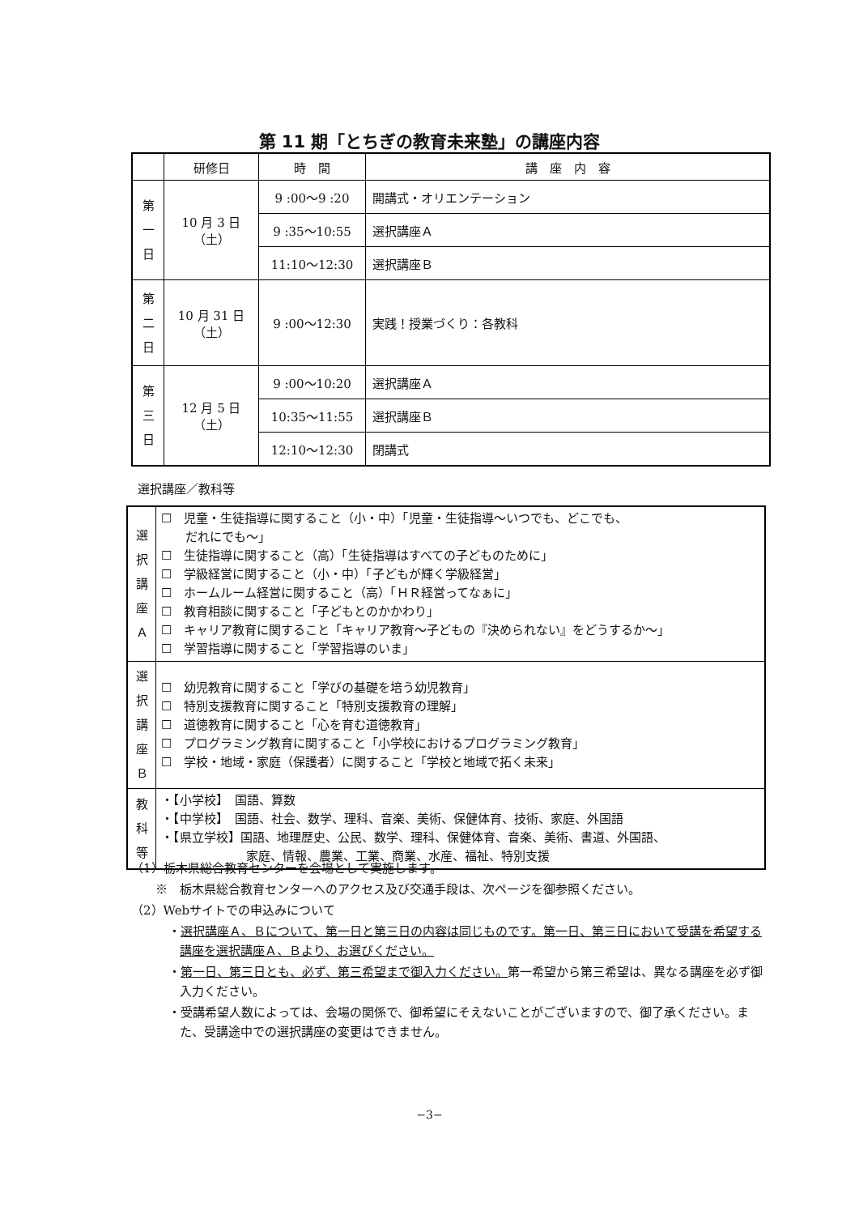第 11 期「とちぎの教育未来塾」の講座内容
| | 研修日 | 時 間 | 講 座 内 容 |
| --- | --- | --- | --- |
| 第 一 日 | 10 月 3 日 （土） | 9 :00～9 :20 | 開講式・オリエンテーション |
| | | 9 :35～10:55 | 選択講座Ａ |
| | | 11:10～12:30 | 選択講座Ｂ |
| 第 二 日 | 10 月 31 日 （土） | 9 :00～12:30 | 実践！授業づくり：各教科 |
| 第 三 日 | 12 月 5 日 （土） | 9 :00～10:20 | 選択講座Ａ |
| | | 10:35～11:55 | 選択講座Ｂ |
| | | 12:10～12:30 | 閉講式 |
選択講座／教科等
| 選 択 講 座 Ａ | ☐ 児童・生徒指導に関すること（小・中）「児童・生徒指導～いつでも、どこでも、 だれにでも～」 ☐ 生徒指導に関すること（高）「生徒指導はすべての子どものために」 ☐ 学級経営に関すること（小・中）「子どもが輝く学級経営」 ☐ ホームルーム経営に関すること（高）「ＨＲ経営ってなぁに」 ☐ 教育相談に関すること「子どもとのかかわり」 ☐ キャリア教育に関すること「キャリア教育～子どもの『決められない』をどうするか～」 ☐ 学習指導に関すること「学習指導のいま」 |
| 選 択 講 座 Ｂ | ☐ 幼児教育に関すること「学びの基礎を培う幼児教育」 ☐ 特別支援教育に関すること「特別支援教育の理解」 ☐ 道徳教育に関すること「心を育む道徳教育」 ☐ プログラミング教育に関すること「小学校におけるプログラミング教育」 ☐ 学校・地域・家庭（保護者）に関すること「学校と地域で拓く未来」 |
| 教 科 等 | ・【小学校】 国語、算数 ・【中学校】 国語、社会、数学、理科、音楽、美術、保健体育、技術、家庭、外国語 ・【県立学校】国語、地理歴史、公民、数学、理科、保健体育、音楽、美術、書道、外国語、 家庭、情報、農業、工業、商業、水産、福祉、特別支援 |
（1）栃木県総合教育センターを会場として実施します。
※　栃木県総合教育センターへのアクセス及び交通手段は、次ページを御参照ください。
（2）Webサイトでの申込みについて
・選択講座Ａ、Ｂについて、第一日と第三日の内容は同じものです。第一日、第三日において受講を希望する講座を選択講座Ａ、Ｂより、お選びください。
・第一日、第三日とも、必ず、第三希望まで御入力ください。第一希望から第三希望は、異なる講座を必ず御入力ください。
・受講希望人数によっては、会場の関係で、御希望にそえないことがございますので、御了承ください。また、受講途中での選択講座の変更はできません。
−3−